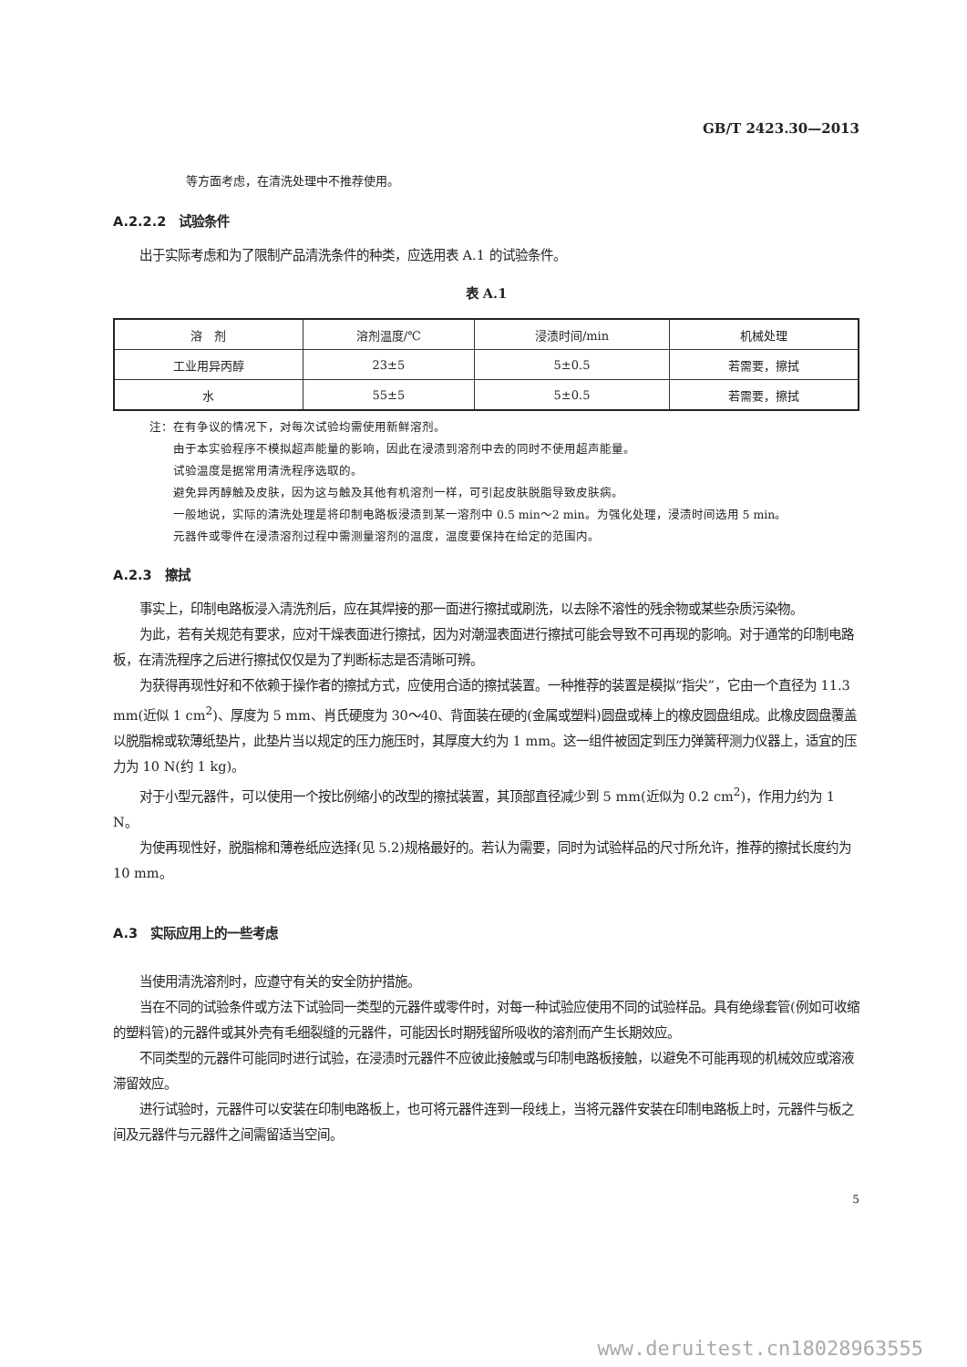GB/T 2423.30—2013
等方面考虑，在清洗处理中不推荐使用。
A.2.2.2　试验条件
出于实际考虑和为了限制产品清洗条件的种类，应选用表 A.1 的试验条件。
表 A.1
| 溶 剂 | 溶剂温度/℃ | 浸渍时间/min | 机械处理 |
| --- | --- | --- | --- |
| 工业用异丙醇 | 23±5 | 5±0.5 | 若需要，擦拭 |
| 水 | 55±5 | 5±0.5 | 若需要，擦拭 |
注：在有争议的情况下，对每次试验均需使用新鲜溶剂。
由于本实验程序不模拟超声能量的影响，因此在浸渍到溶剂中去的同时不使用超声能量。
试验温度是据常用清洗程序选取的。
避免异丙醇触及皮肤，因为这与触及其他有机溶剂一样，可引起皮肤脱脂导致皮肤病。
一般地说，实际的清洗处理是将印制电路板浸渍到某一溶剂中 0.5 min～2 min。为强化处理，浸渍时间选用 5 min。
元器件或零件在浸渍溶剂过程中需测量溶剂的温度，温度要保持在给定的范围内。
A.2.3　擦拭
事实上，印制电路板浸入清洗剂后，应在其焊接的那一面进行擦拭或刷洗，以去除不溶性的残余物或某些杂质污染物。
为此，若有关规范有要求，应对干燥表面进行擦拭，因为对潮湿表面进行擦拭可能会导致不可再现的影响。对于通常的印制电路板，在清洗程序之后进行擦拭仅仅是为了判断标志是否清晰可辨。
为获得再现性好和不依赖于操作者的擦拭方式，应使用合适的擦拭装置。一种推荐的装置是模拟“指尖”，它由一个直径为 11.3 mm(近似 1 cm<sup>2</sup>)、厚度为 5 mm、肖氏硬度为 30～40、背面装在硬的(金属或塑料)圆盘或棒上的橡皮圆盘组成。此橡皮圆盘覆盖以脱脂棉或软薄纸垫片，此垫片当以规定的压力施压时，其厚度大约为 1 mm。这一组件被固定到压力弹簧秤测力仪器上，适宜的压力为 10 N(约 1 kg)。
对于小型元器件，可以使用一个按比例缩小的改型的擦拭装置，其顶部直径减少到 5 mm(近似为 0.2 cm<sup>2</sup>)，作用力约为 1 N。
为使再现性好，脱脂棉和薄卷纸应选择(见 5.2)规格最好的。若认为需要，同时为试验样品的尺寸所允许，推荐的擦拭长度约为 10 mm。
A.3　实际应用上的一些考虑
当使用清洗溶剂时，应遵守有关的安全防护措施。
当在不同的试验条件或方法下试验同一类型的元器件或零件时，对每一种试验应使用不同的试验样品。具有绝缘套管(例如可收缩的塑料管)的元器件或其外壳有毛细裂缝的元器件，可能因长时期残留所吸收的溶剂而产生长期效应。
不同类型的元器件可能同时进行试验，在浸渍时元器件不应彼此接触或与印制电路板接触，以避免不可能再现的机械效应或溶液滞留效应。
进行试验时，元器件可以安装在印制电路板上，也可将元器件连到一段线上，当将元器件安装在印制电路板上时，元器件与板之间及元器件与元器件之间需留适当空间。
5
www.deruitest.cn18028963555